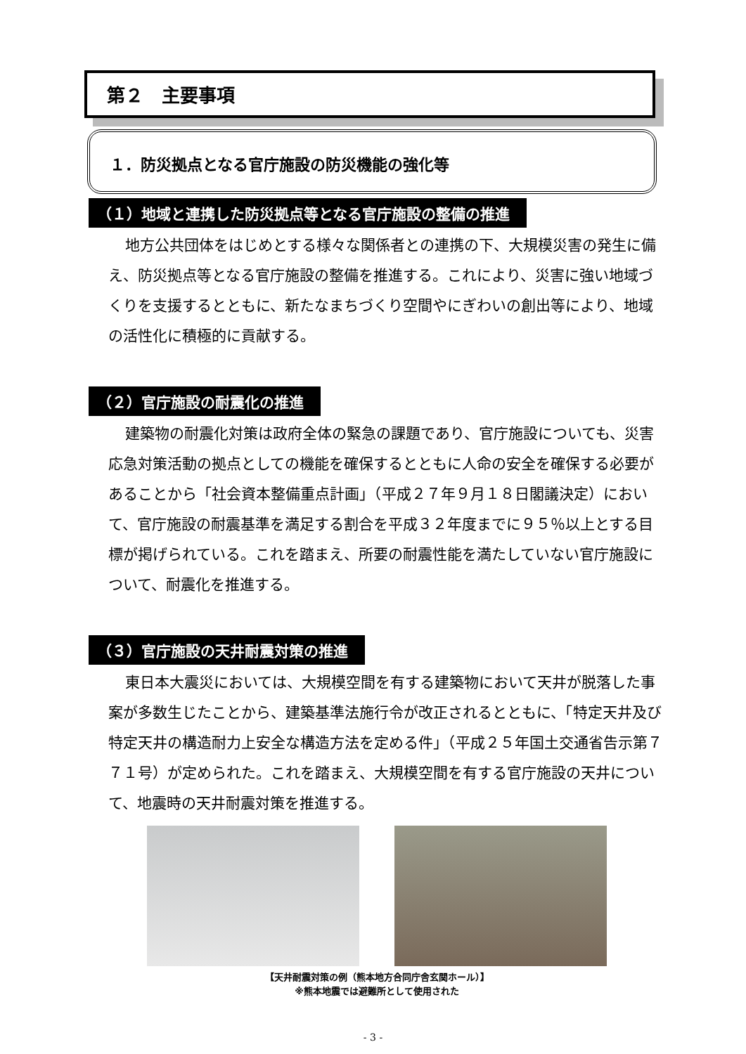第２　主要事項
１．防災拠点となる官庁施設の防災機能の強化等
（１）地域と連携した防災拠点等となる官庁施設の整備の推進
地方公共団体をはじめとする様々な関係者との連携の下、大規模災害の発生に備え、防災拠点等となる官庁施設の整備を推進する。これにより、災害に強い地域づくりを支援するとともに、新たなまちづくり空間やにぎわいの創出等により、地域の活性化に積極的に貢献する。
（２）官庁施設の耐震化の推進
建築物の耐震化対策は政府全体の緊急の課題であり、官庁施設についても、災害応急対策活動の拠点としての機能を確保するとともに人命の安全を確保する必要があることから「社会資本整備重点計画」（平成２７年９月１８日閣議決定）において、官庁施設の耐震基準を満足する割合を平成３２年度までに９５％以上とする目標が掲げられている。これを踏まえ、所要の耐震性能を満たしていない官庁施設について、耐震化を推進する。
（３）官庁施設の天井耐震対策の推進
東日本大震災においては、大規模空間を有する建築物において天井が脱落した事案が多数生じたことから、建築基準法施行令が改正されるとともに、「特定天井及び特定天井の構造耐力上安全な構造方法を定める件」（平成２５年国土交通省告示第７７１号）が定められた。これを踏まえ、大規模空間を有する官庁施設の天井について、地震時の天井耐震対策を推進する。
【天井耐震対策の例（熊本地方合同庁舎玄関ホール）】
※熊本地震では避難所として使用された
- 3 -